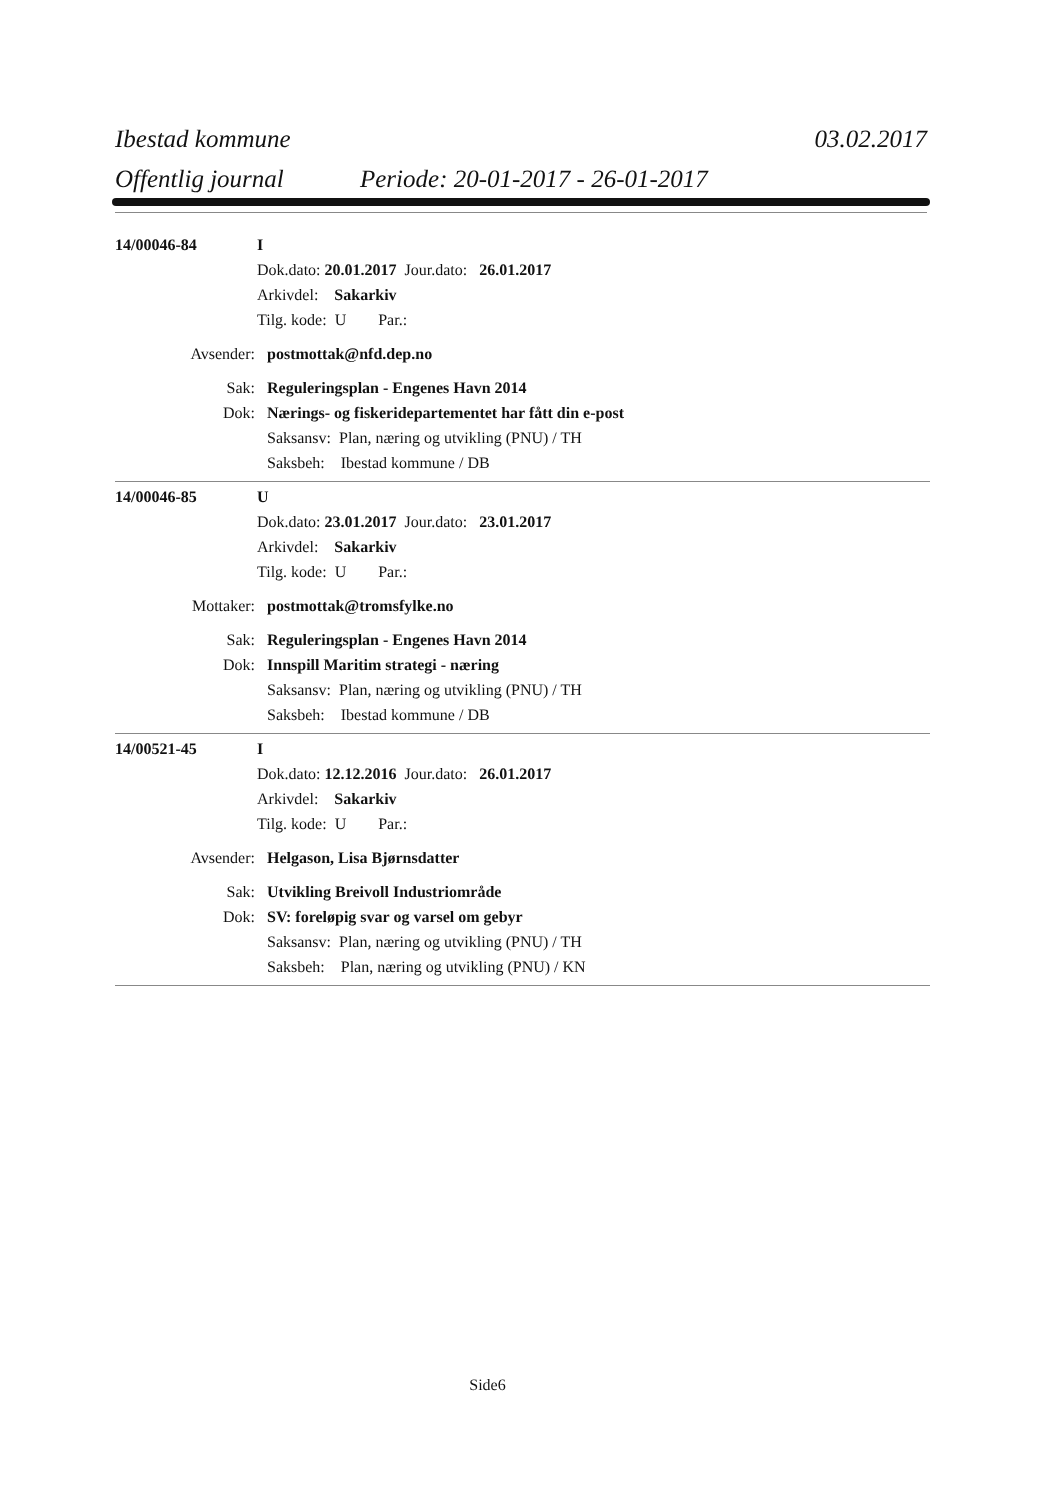Ibestad kommune 03.02.2017
Offentlig journal Periode: 20-01-2017 - 26-01-2017
14/00046-84 I
Dok.dato: 20.01.2017 Jour.dato: 26.01.2017
Arkivdel: Sakarkiv
Tilg. kode: U Par.:
Avsender: postmottak@nfd.dep.no
Sak: Reguleringsplan - Engenes Havn 2014
Dok: Nærings- og fiskeridepartementet har fått din e-post
Saksansv: Plan, næring og utvikling (PNU) / TH
Saksbeh: Ibestad kommune / DB
14/00046-85 U
Dok.dato: 23.01.2017 Jour.dato: 23.01.2017
Arkivdel: Sakarkiv
Tilg. kode: U Par.:
Mottaker: postmottak@tromsfylke.no
Sak: Reguleringsplan - Engenes Havn 2014
Dok: Innspill Maritim strategi - næring
Saksansv: Plan, næring og utvikling (PNU) / TH
Saksbeh: Ibestad kommune / DB
14/00521-45 I
Dok.dato: 12.12.2016 Jour.dato: 26.01.2017
Arkivdel: Sakarkiv
Tilg. kode: U Par.:
Avsender: Helgason, Lisa Bjørnsdatter
Sak: Utvikling Breivoll Industriområde
Dok: SV: foreløpig svar og varsel om gebyr
Saksansv: Plan, næring og utvikling (PNU) / TH
Saksbeh: Plan, næring og utvikling (PNU) / KN
Side6